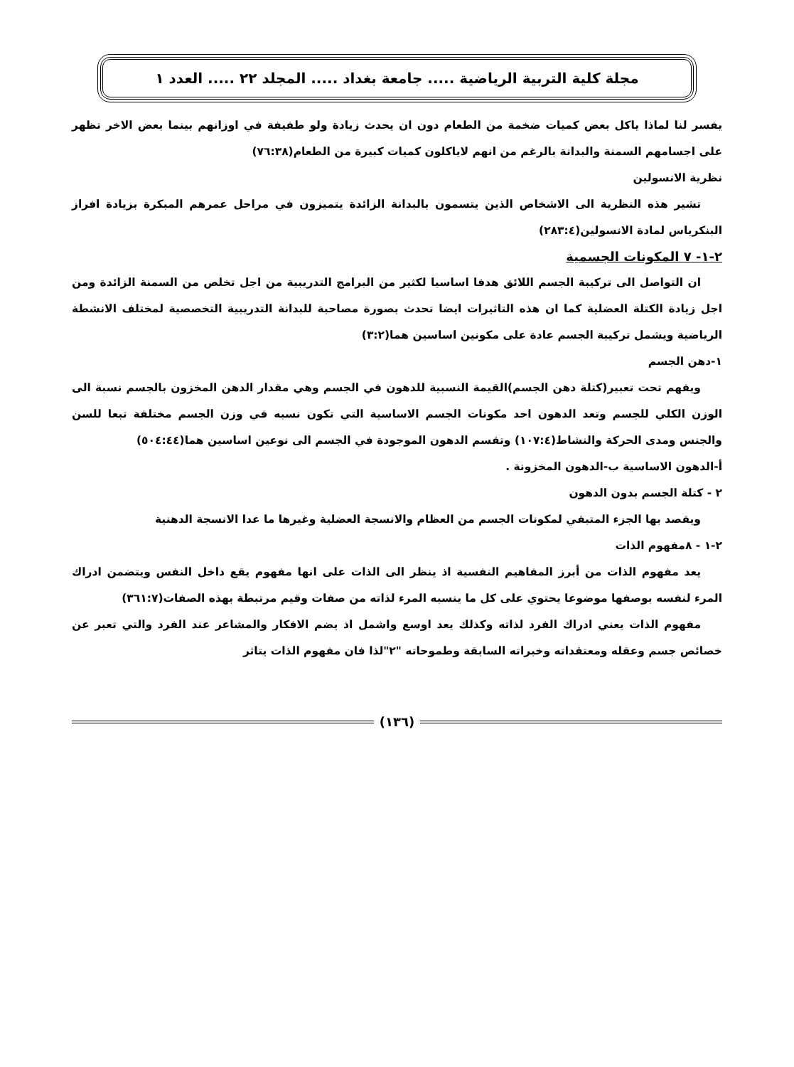مجلة كلية التربية الرياضية ..... جامعة بغداد ..... المجلد ٢٢ ..... العدد ١
يفسر لنا لماذا ياكل بعض كميات ضخمة من الطعام دون ان يحدث زيادة ولو طفيفة في اوزانهم بينما بعض الاخر تظهر على اجسامهم السمنة والبدانة بالرغم من انهم لاياكلون كميات كبيرة من الطعام(٧٦:٣٨)
نظرية الانسولين
تشير هذه النظرية الى الاشخاص الذين يتسمون بالبدانة الزائدة يتميزون في مراحل عمرهم المبكرة بزيادة افراز البنكرياس لمادة الانسولين(٢٨٣:٤)
٢-١- ٧ المكونات الجسمية
ان التواصل الى تركيبة الجسم اللائق هدفا اساسيا لكثير من البرامج التدريبية من اجل تخلص من السمنة الزائدة ومن اجل زيادة الكتلة العضلية كما ان هذه التاثيرات ايضا تحدث بصورة مصاحبة للبدانة التدريبية التخصصية لمختلف الانشطة الرياضية ويشمل تركيبة الجسم عادة على مكونين اساسين هما(٣:٢)
١-دهن الجسم
ويفهم تحت تعبير(كتلة دهن الجسم)القيمة النسبية للدهون في الجسم وهي مقدار الدهن المخزون بالجسم نسبة الى الوزن الكلي للجسم وتعد الدهون احد مكونات الجسم الاساسية التي تكون نسبه في وزن الجسم مختلفة تبعا للسن والجنس ومدى الحركة والنشاط(١٠٧:٤) وتقسم الدهون الموجودة في الجسم الى نوعين اساسين هما(٥٠٤:٤٤)
أ-الدهون الاساسية ب-الدهون المخزونة .
٢ - كتلة الجسم بدون الدهون
ويقصد بها الجزء المتبقي لمكونات الجسم من العظام والانسجة العضلية وغيرها ما عدا الانسجة الدهنية
٢-١ - ٨مفهوم الذات
يعد مفهوم الذات من أبرز المفاهيم النفسية اذ ينظر الى الذات على انها مفهوم يقع داخل النفس ويتضمن ادراك المرء لنفسه بوصفها موضوعا يحتوي على كل ما ينسبه المرء لذاته من صفات وقيم مرتبطة بهذه الصفات(٣٦١:٧)
مفهوم الذات يعني ادراك الفرد لذاته وكذلك يعد اوسع واشمل اذ يضم الافكار والمشاعر عند الفرد والتي تعبر عن خصائص جسم وعقله ومعتقداته وخبراته السابقة وطموحاته "٢"لذا فان مفهوم الذات يتاثر
(١٣٦)